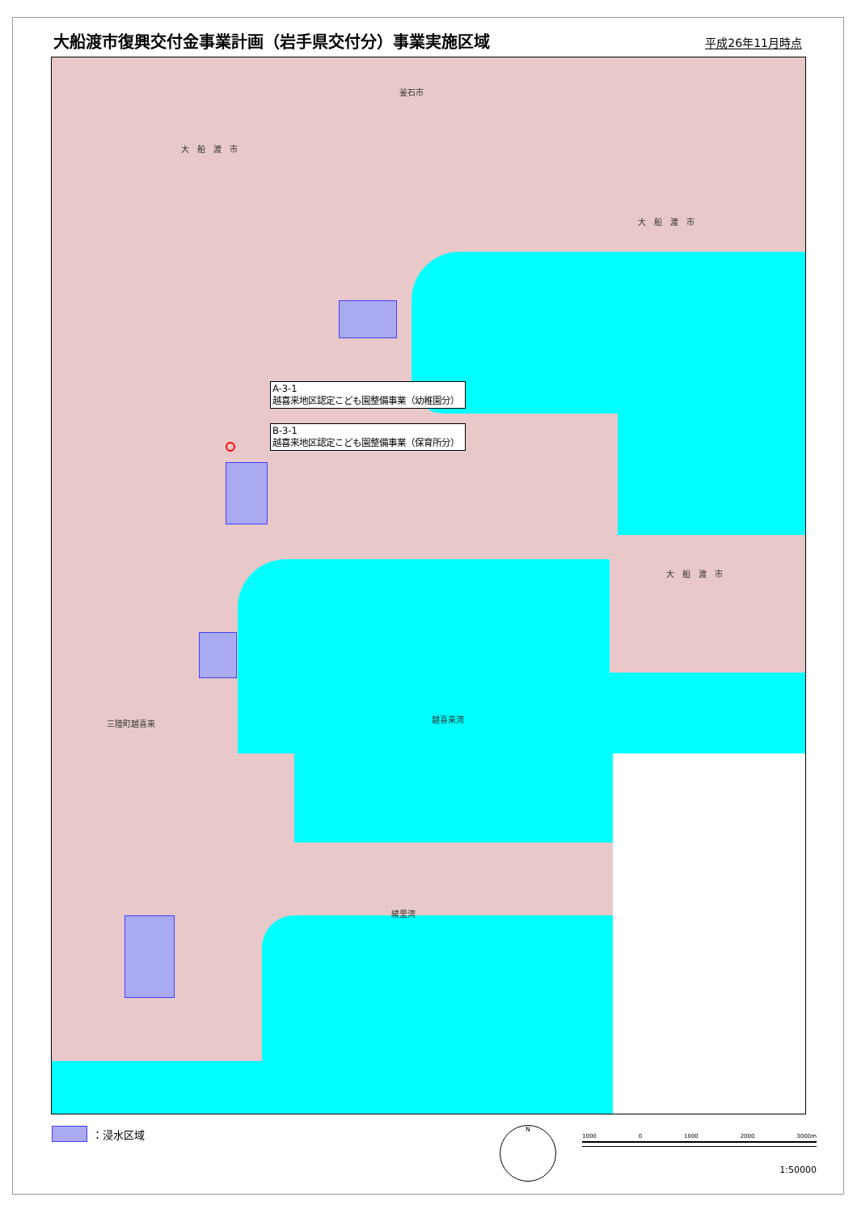大船渡市復興交付金事業計画（岩手県交付分）事業実施区域
平成26年11月時点
釜石市
大　船　渡　市
大　船　渡　市
大　船　渡　市
三陸町越喜来 越喜来湾
綾里湾
A-3-1
越喜来地区認定こども園整備事業（幼稚園分）
B-3-1
越喜来地区認定こども園整備事業（保育所分）
：浸水区域
N
1000 0 1000 2000 3000m
1:50000